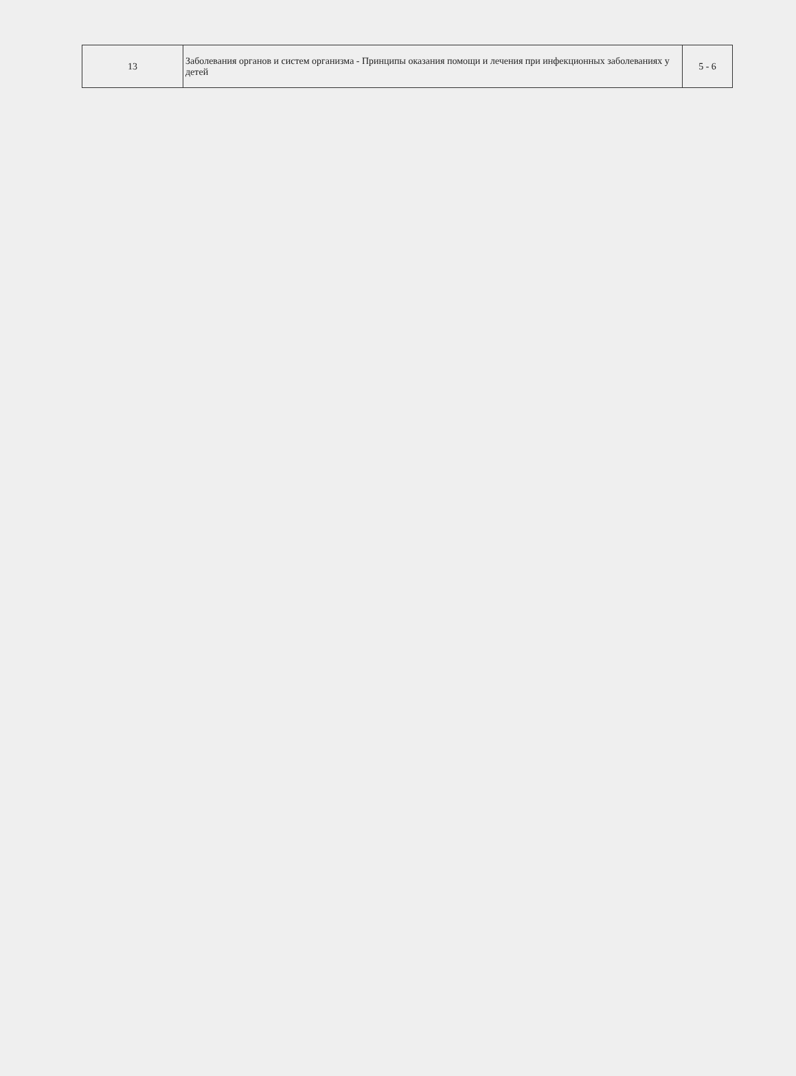| 13 | Заболевания органов и систем организма - Принципы оказания помощи и лечения при инфекционных заболеваниях у детей | 5 - 6 |